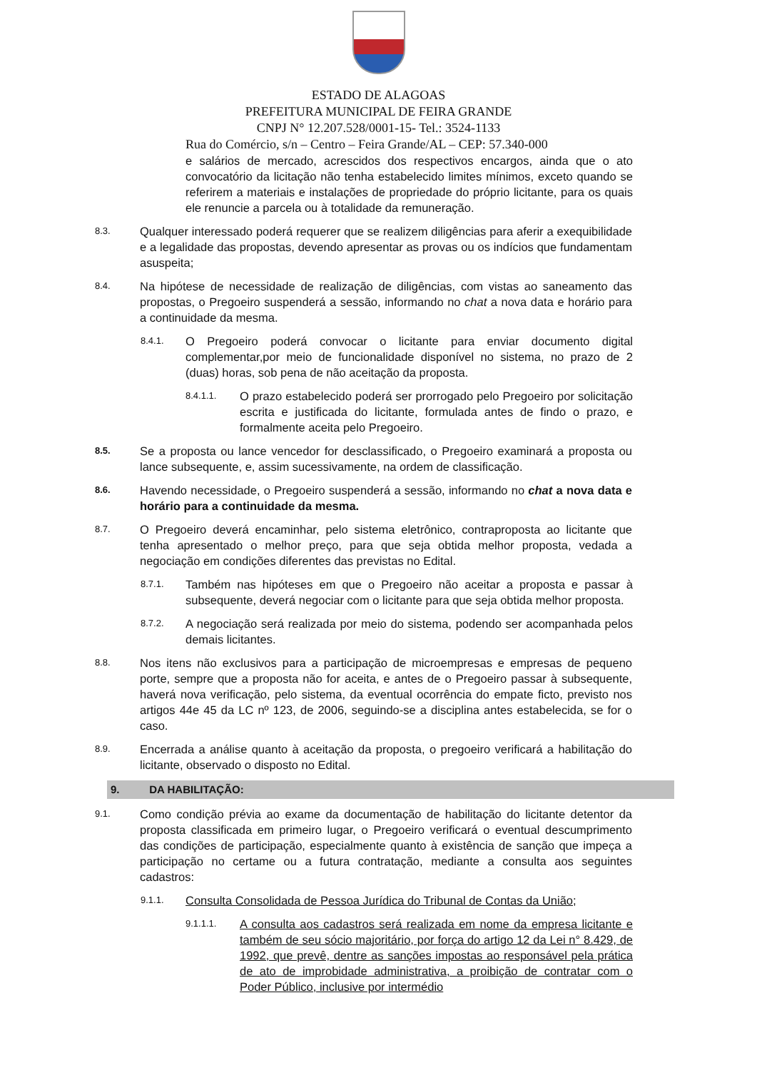ESTADO DE ALAGOAS
PREFEITURA MUNICIPAL DE FEIRA GRANDE
CNPJ N° 12.207.528/0001-15- Tel.: 3524-1133
Rua do Comércio, s/n – Centro – Feira Grande/AL – CEP: 57.340-000
e salários de mercado, acrescidos dos respectivos encargos, ainda que o ato convocatório da licitação não tenha estabelecido limites mínimos, exceto quando se referirem a materiais e instalações de propriedade do próprio licitante, para os quais ele renuncie a parcela ou à totalidade da remuneração.
8.3.
Qualquer interessado poderá requerer que se realizem diligências para aferir a exequibilidade e a legalidade das propostas, devendo apresentar as provas ou os indícios que fundamentam asuspeita;
8.4.
Na hipótese de necessidade de realização de diligências, com vistas ao saneamento das propostas, o Pregoeiro suspenderá a sessão, informando no chat a nova data e horário para a continuidade da mesma.
8.4.1.
O Pregoeiro poderá convocar o licitante para enviar documento digital complementar,por meio de funcionalidade disponível no sistema, no prazo de 2 (duas) horas, sob pena de não aceitação da proposta.
8.4.1.1.
O prazo estabelecido poderá ser prorrogado pelo Pregoeiro por solicitação escrita e justificada do licitante, formulada antes de findo o prazo, e formalmente aceita pelo Pregoeiro.
8.5.
Se a proposta ou lance vencedor for desclassificado, o Pregoeiro examinará a proposta ou lance subsequente, e, assim sucessivamente, na ordem de classificação.
8.6.
Havendo necessidade, o Pregoeiro suspenderá a sessão, informando no chat a nova data e horário para a continuidade da mesma.
8.7.
O Pregoeiro deverá encaminhar, pelo sistema eletrônico, contraproposta ao licitante que tenha apresentado o melhor preço, para que seja obtida melhor proposta, vedada a negociação em condições diferentes das previstas no Edital.
8.7.1.
Também nas hipóteses em que o Pregoeiro não aceitar a proposta e passar à subsequente, deverá negociar com o licitante para que seja obtida melhor proposta.
8.7.2.
A negociação será realizada por meio do sistema, podendo ser acompanhada pelos demais licitantes.
8.8.
Nos itens não exclusivos para a participação de microempresas e empresas de pequeno porte, sempre que a proposta não for aceita, e antes de o Pregoeiro passar à subsequente, haverá nova verificação, pelo sistema, da eventual ocorrência do empate ficto, previsto nos artigos 44e 45 da LC nº 123, de 2006, seguindo-se a disciplina antes estabelecida, se for o caso.
8.9.
Encerrada a análise quanto à aceitação da proposta, o pregoeiro verificará a habilitação do licitante, observado o disposto no Edital.
9. DA HABILITAÇÃO:
9.1.
Como condição prévia ao exame da documentação de habilitação do licitante detentor da proposta classificada em primeiro lugar, o Pregoeiro verificará o eventual descumprimento das condições de participação, especialmente quanto à existência de sanção que impeça a participação no certame ou a futura contratação, mediante a consulta aos seguintes cadastros:
9.1.1.
Consulta Consolidada de Pessoa Jurídica do Tribunal de Contas da União;
9.1.1.1.
A consulta aos cadastros será realizada em nome da empresa licitante e também de seu sócio majoritário, por força do artigo 12 da Lei n° 8.429, de 1992, que prevê, dentre as sanções impostas ao responsável pela prática de ato de improbidade administrativa, a proibição de contratar com o Poder Público, inclusive por intermédio